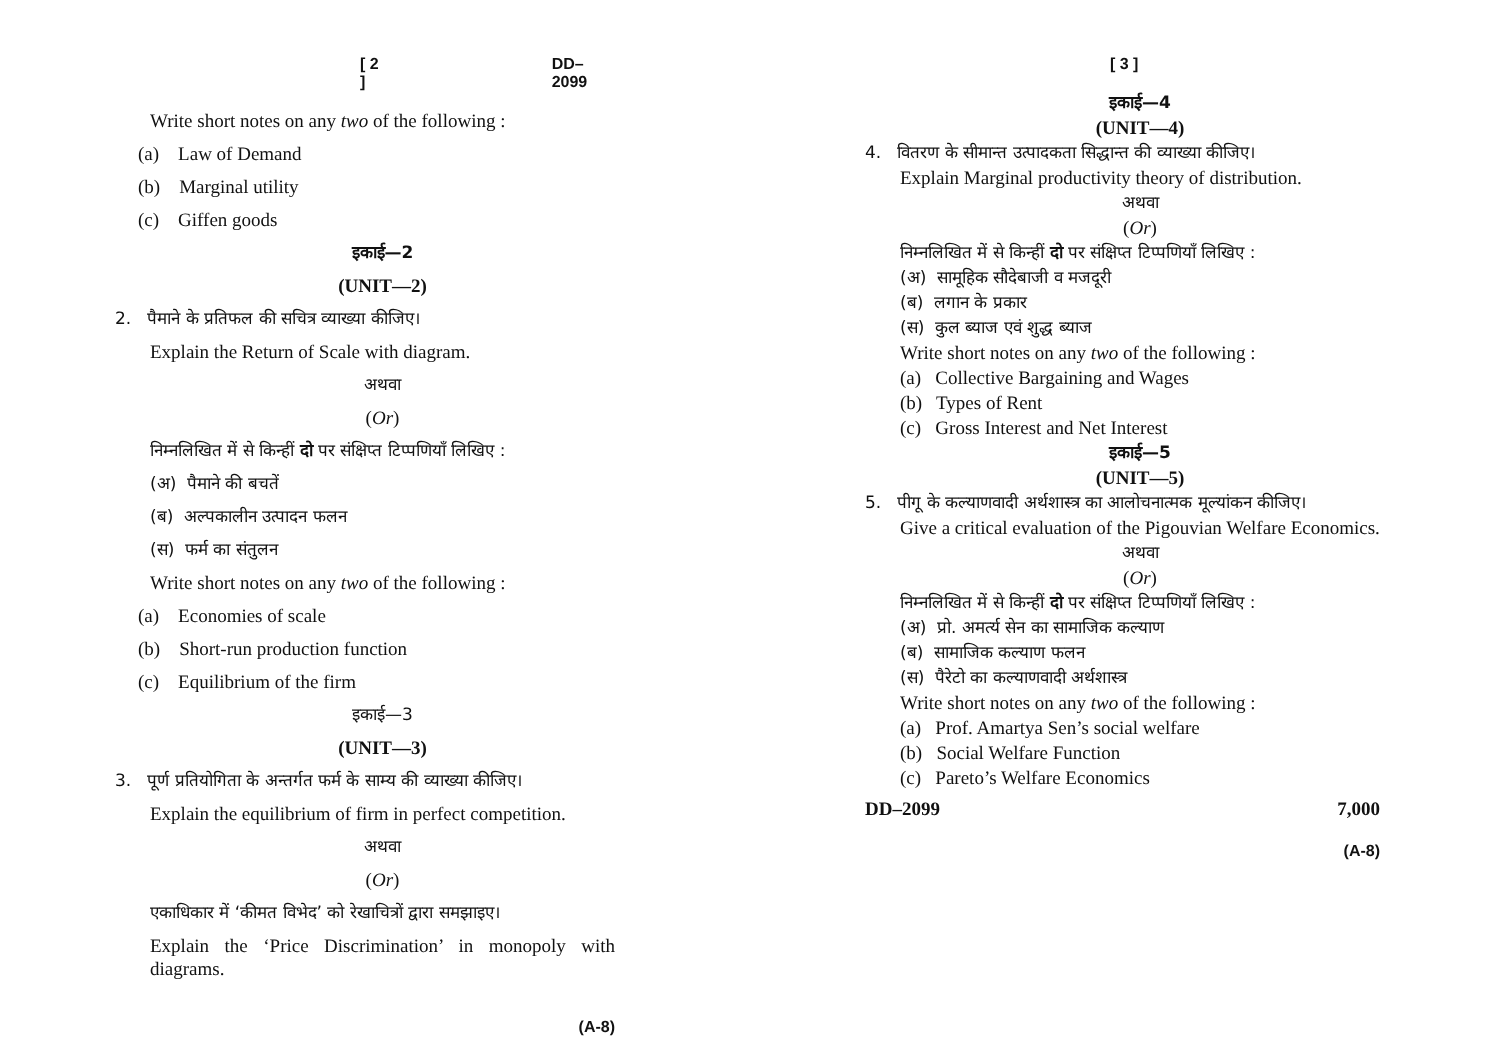[ 2 ] DD–2099
Write short notes on any two of the following :
(a) Law of Demand
(b) Marginal utility
(c) Giffen goods
इकाई—2
(UNIT—2)
2. पैमाने के प्रतिफल की सचित्र व्याख्या कीजिए।
Explain the Return of Scale with diagram.
अथवा
(Or)
निम्नलिखित में से किन्हीं दो पर संक्षिप्त टिप्पणियाँ लिखिए :
(अ) पैमाने की बचतें
(ब) अल्पकालीन उत्पादन फलन
(स) फर्म का संतुलन
Write short notes on any two of the following :
(a) Economies of scale
(b) Short-run production function
(c) Equilibrium of the firm
इकाई—3
(UNIT—3)
3. पूर्ण प्रतियोगिता के अन्तर्गत फर्म के साम्य की व्याख्या कीजिए।
Explain the equilibrium of firm in perfect competition.
अथवा
(Or)
एकाधिकार में ‘कीमत विभेद’ को रेखाचित्रों द्वारा समझाइए।
Explain the ‘Price Discrimination’ in monopoly with diagrams.
(A-8)
[ 3 ]
इकाई—4
(UNIT—4)
4. वितरण के सीमान्त उत्पादकता सिद्धान्त की व्याख्या कीजिए।
Explain Marginal productivity theory of distribution.
अथवा
(Or)
निम्नलिखित में से किन्हीं दो पर संक्षिप्त टिप्पणियाँ लिखिए :
(अ) सामूहिक सौदेबाजी व मजदूरी
(ब) लगान के प्रकार
(स) कुल ब्याज एवं शुद्ध ब्याज
Write short notes on any two of the following :
(a) Collective Bargaining and Wages
(b) Types of Rent
(c) Gross Interest and Net Interest
इकाई—5
(UNIT—5)
5. पीगू के कल्याणवादी अर्थशास्त्र का आलोचनात्मक मूल्यांकन कीजिए।
Give a critical evaluation of the Pigouvian Welfare Economics.
अथवा
(Or)
निम्नलिखित में से किन्हीं दो पर संक्षिप्त टिप्पणियाँ लिखिए :
(अ) प्रो. अमर्त्य सेन का सामाजिक कल्याण
(ब) सामाजिक कल्याण फलन
(स) पैरेटो का कल्याणवादी अर्थशास्त्र
Write short notes on any two of the following :
(a) Prof. Amartya Sen’s social welfare
(b) Social Welfare Function
(c) Pareto’s Welfare Economics
DD–2099 7,000
(A-8)